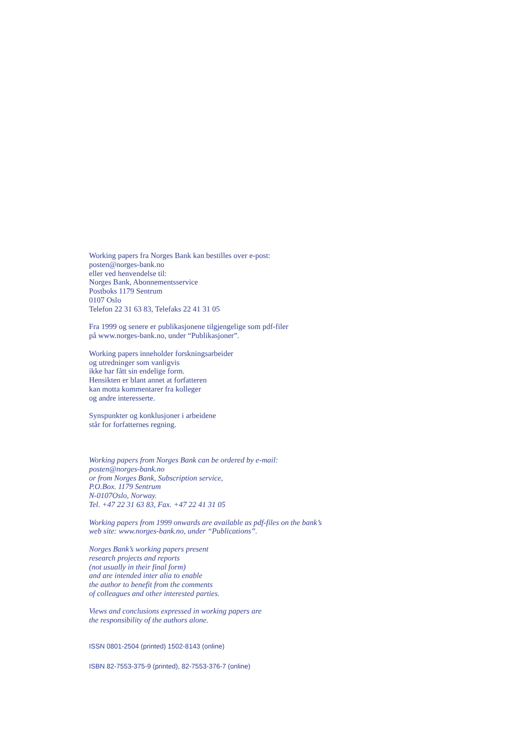Working papers fra Norges Bank kan bestilles over e-post:
posten@norges-bank.no
eller ved henvendelse til:
Norges Bank, Abonnementsservice
Postboks 1179 Sentrum
0107 Oslo
Telefon 22 31 63 83, Telefaks 22 41 31 05
Fra 1999 og senere er publikasjonene tilgjengelige som pdf-filer
på www.norges-bank.no, under “Publikasjoner”.
Working papers inneholder forskningsarbeider
og utredninger som vanligvis
ikke har fått sin endelige form.
Hensikten er blant annet at forfatteren
kan motta kommentarer fra kolleger
og andre interesserte.
Synspunkter og konklusjoner i arbeidene
står for forfatternes regning.
Working papers from Norges Bank can be ordered by e-mail:
posten@norges-bank.no
or from Norges Bank, Subscription service,
P.O.Box. 1179 Sentrum
N-0107Oslo, Norway.
Tel. +47 22 31 63 83, Fax. +47 22 41 31 05
Working papers from 1999 onwards are available as pdf-files on the bank’s
web site: www.norges-bank.no, under “Publications”.
Norges Bank’s working papers present
research projects and reports
(not usually in their final form)
and are intended inter alia to enable
the author to benefit from the comments
of colleagues and other interested parties.
Views and conclusions expressed in working papers are
the responsibility of the authors alone.
ISSN 0801-2504 (printed) 1502-8143 (online)
ISBN 82-7553-375-9 (printed), 82-7553-376-7 (online)